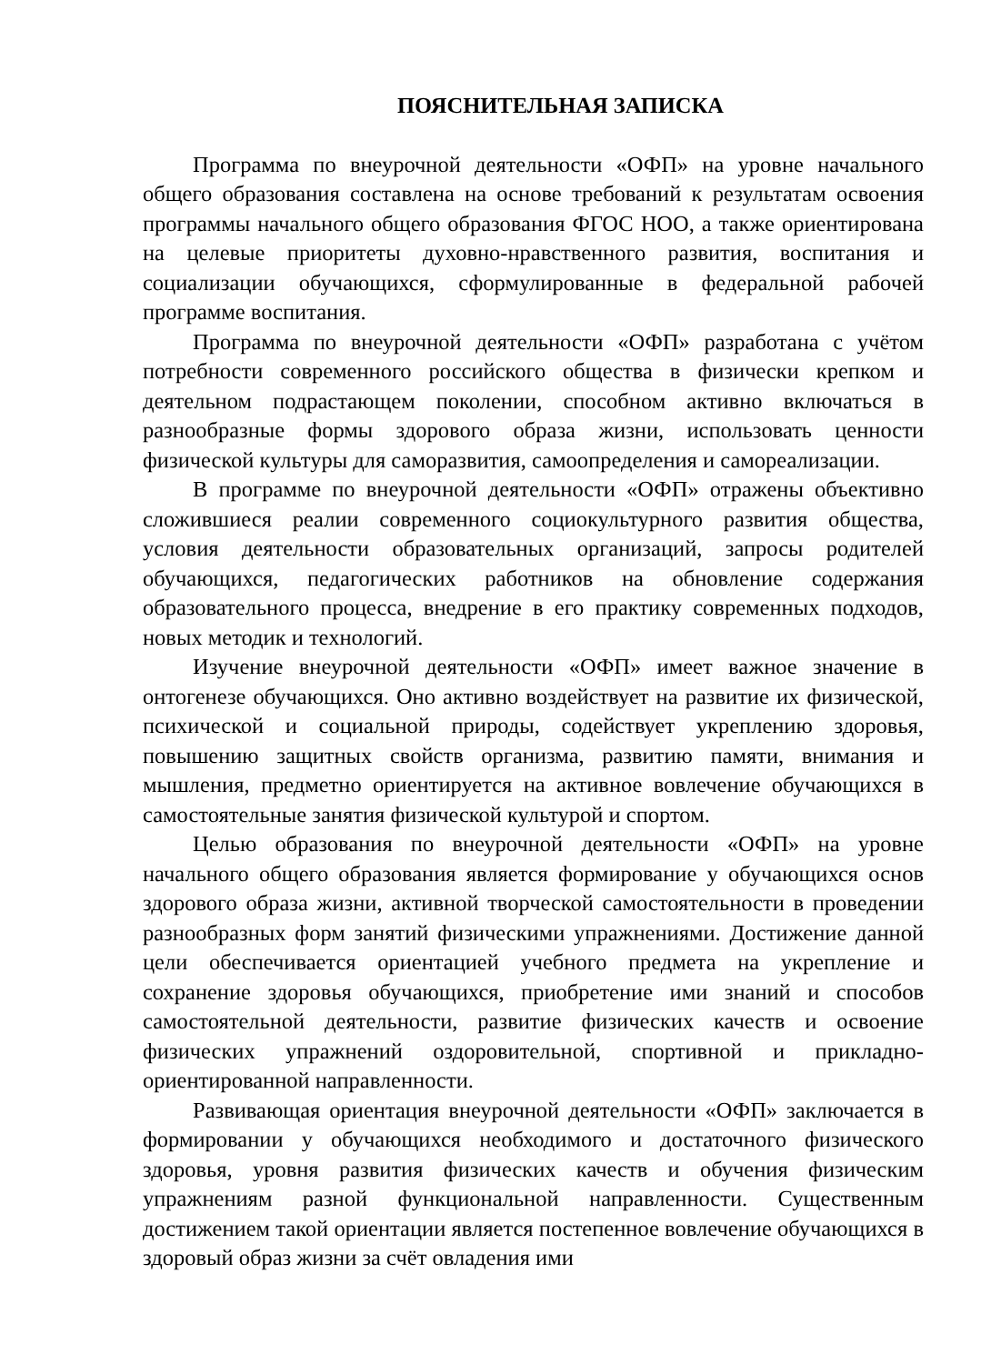ПОЯСНИТЕЛЬНАЯ ЗАПИСКА
Программа по внеурочной деятельности «ОФП» на уровне начального общего образования составлена на основе требований к результатам освоения программы начального общего образования ФГОС НОО, а также ориентирована на целевые приоритеты духовно-нравственного развития, воспитания и социализации обучающихся, сформулированные в федеральной рабочей программе воспитания.
Программа по внеурочной деятельности «ОФП» разработана с учётом потребности современного российского общества в физически крепком и деятельном подрастающем поколении, способном активно включаться в разнообразные формы здорового образа жизни, использовать ценности физической культуры для саморазвития, самоопределения и самореализации.
В программе по внеурочной деятельности «ОФП» отражены объективно сложившиеся реалии современного социокультурного развития общества, условия деятельности образовательных организаций, запросы родителей обучающихся, педагогических работников на обновление содержания образовательного процесса, внедрение в его практику современных подходов, новых методик и технологий.
Изучение внеурочной деятельности «ОФП» имеет важное значение в онтогенезе обучающихся. Оно активно воздействует на развитие их физической, психической и социальной природы, содействует укреплению здоровья, повышению защитных свойств организма, развитию памяти, внимания и мышления, предметно ориентируется на активное вовлечение обучающихся в самостоятельные занятия физической культурой и спортом.
Целью образования по внеурочной деятельности «ОФП» на уровне начального общего образования является формирование у обучающихся основ здорового образа жизни, активной творческой самостоятельности в проведении разнообразных форм занятий физическими упражнениями. Достижение данной цели обеспечивается ориентацией учебного предмета на укрепление и сохранение здоровья обучающихся, приобретение ими знаний и способов самостоятельной деятельности, развитие физических качеств и освоение физических упражнений оздоровительной, спортивной и прикладно-ориентированной направленности.
Развивающая ориентация внеурочной деятельности «ОФП» заключается в формировании у обучающихся необходимого и достаточного физического здоровья, уровня развития физических качеств и обучения физическим упражнениям разной функциональной направленности. Существенным достижением такой ориентации является постепенное вовлечение обучающихся в здоровый образ жизни за счёт овладения ими